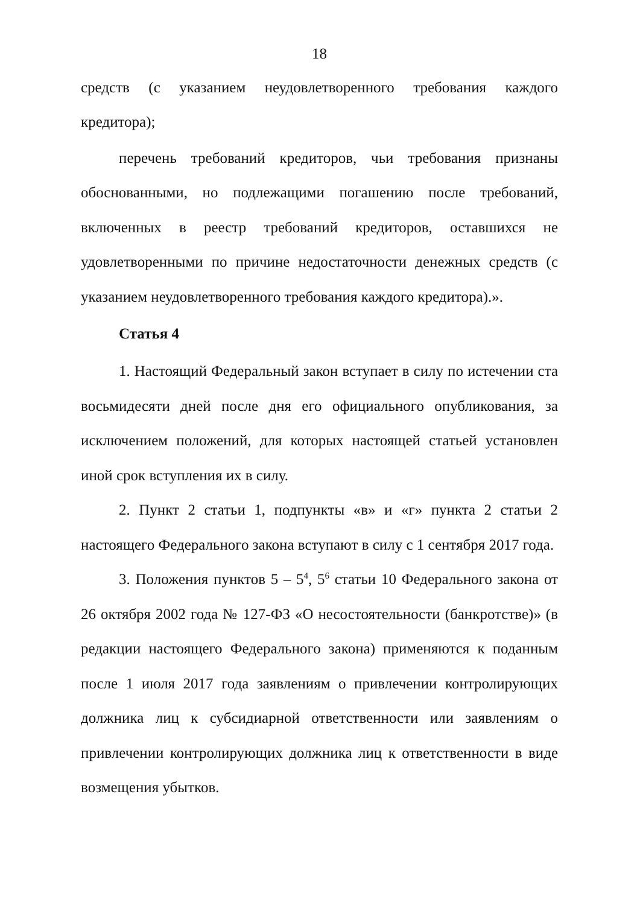18
средств (с указанием неудовлетворенного требования каждого кредитора);
перечень требований кредиторов, чьи требования признаны обоснованными, но подлежащими погашению после требований, включенных в реестр требований кредиторов, оставшихся не удовлетворенными по причине недостаточности денежных средств (с указанием неудовлетворенного требования каждого кредитора).».
Статья 4
1. Настоящий Федеральный закон вступает в силу по истечении ста восьмидесяти дней после дня его официального опубликования, за исключением положений, для которых настоящей статьей установлен иной срок вступления их в силу.
2. Пункт 2 статьи 1, подпункты «в» и «г» пункта 2 статьи 2 настоящего Федерального закона вступают в силу с 1 сентября 2017 года.
3. Положения пунктов 5 – 5<sup>4</sup>, 5<sup>6</sup> статьи 10 Федерального закона от 26 октября 2002 года № 127-ФЗ «О несостоятельности (банкротстве)» (в редакции настоящего Федерального закона) применяются к поданным после 1 июля 2017 года заявлениям о привлечении контролирующих должника лиц к субсидиарной ответственности или заявлениям о привлечении контролирующих должника лиц к ответственности в виде возмещения убытков.